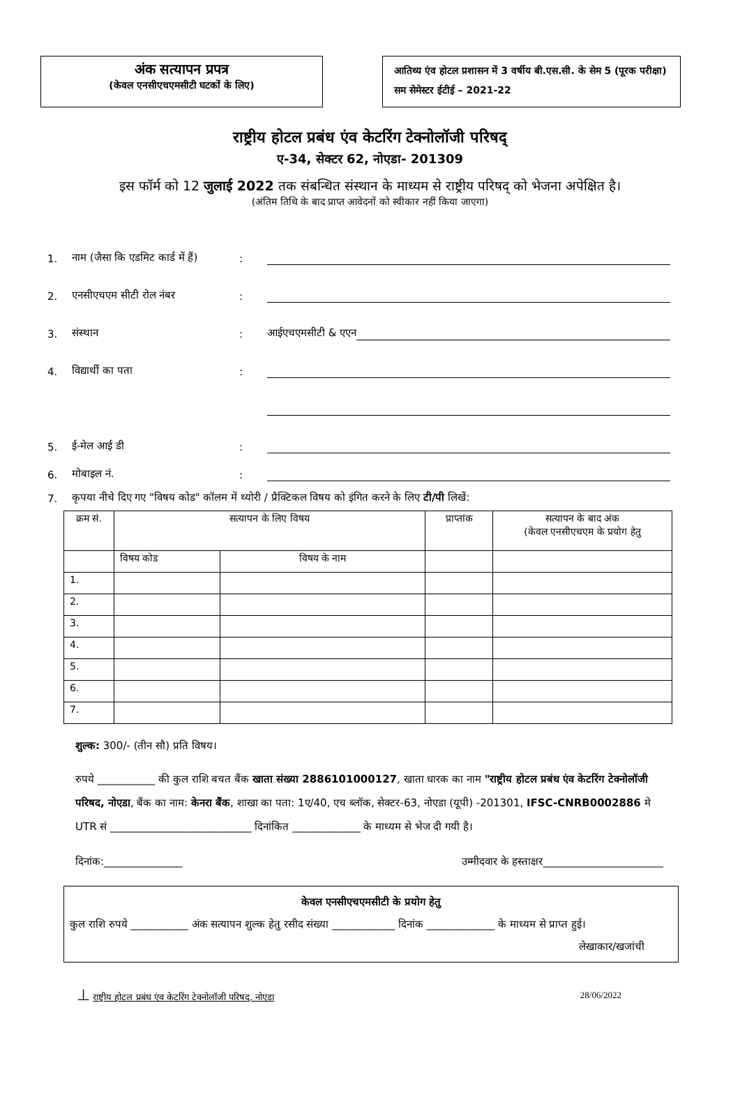अंक सत्यापन प्रपत्र
(केवल एनसीएचएमसीटी घटकों के लिए)
आतिथ्य एंव होटल प्रशासन में 3 वर्षीय बी.एस.सी. के सेम 5 (पूरक परीक्षा) सम सेमेस्टर ईटीई – 2021-22
राष्ट्रीय होटल प्रबंध एंव केटरिंग टेक्नोलॉजी परिषद्
ए-34, सेक्टर 62, नोएडा- 201309
इस फॉर्म को 12 जुलाई 2022 तक संबन्धित संस्थान के माध्यम से राष्ट्रीय परिषद् को भेजना अपेक्षित है।
(अंतिम तिथि के बाद प्राप्त आवेदनों को स्वीकार नहीं किया जाएगा)
1. नाम (जैसा कि एडमिट कार्ड में हैं):
2. एनसीएचएम सीटी रोल नंबर:
3. संस्थान: आईएचएमसीटी & एएन
4. विद्यार्थी का पता:
5. ई-मेल आई डी:
6. मोबाइल नं.:
7. कृपया नीचे दिए गए "विषय कोड" कॉलम में थ्योरी / प्रैक्टिकल विषय को इंगित करने के लिए टी/पी लिखें:
| क्रम सं. | सत्यापन के लिए विषय | | प्राप्तांक | सत्यापन के बाद अंक (केवल एनसीएचएम के प्रयोग हेतु |
| --- | --- | --- | --- | --- |
| | विषय कोड | विषय के नाम | | |
| 1. | | | | |
| 2. | | | | |
| 3. | | | | |
| 4. | | | | |
| 5. | | | | |
| 6. | | | | |
| 7. | | | | |
शुल्क: 300/- (तीन सौ) प्रति विषय।
रुपये ___________ की कुल राशि बचत बैंक खाता संख्या 2886101000127, खाता धारक का नाम "राष्ट्रीय होटल प्रबंध एंव केटरिंग टेक्नोलॉजी परिषद, नोएडा, बैंक का नाम: केनरा बैंक, शाखा का पता: 1ए/40, एच ब्लॉक, सेक्टर-63, नोएडा (यूपी) -201301, IFSC-CNRB0002886 मे UTR सं ___________________________ दिनांकित _____________ के माध्यम से भेज दी गयी है।
दिनांक:_______________ उम्मीदवार के हस्ताक्षर_______________________
केवल एनसीएचएमसीटी के प्रयोग हेतु
कुल राशि रुपये ___________ अंक सत्यापन शुल्क हेतु रसीद संख्या ____________ दिनांक _____________ के माध्यम से प्राप्त हुई।
लेखाकार/खजांची
⊥ राष्ट्रीय होटल प्रबंध एंव केटरिंग टेक्नोलॉजी परिषद, नोएडा 28/06/2022